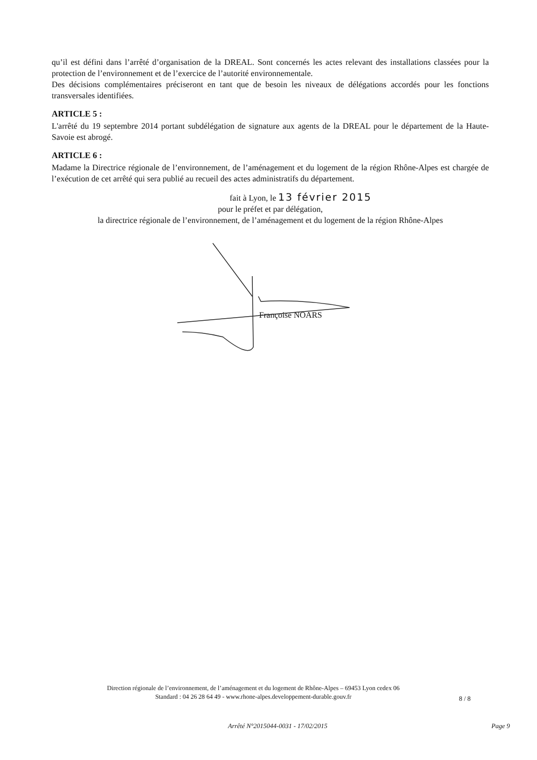qu’il est défini dans l’arrêté d’organisation de la DREAL. Sont concernés les actes relevant des installations classées pour la protection de l’environnement et de l’exercice de l’autorité environnementale.
Des décisions complémentaires préciseront en tant que de besoin les niveaux de délégations accordés pour les fonctions transversales identifiées.
ARTICLE 5 :
L'arrêté du 19 septembre 2014 portant subdélégation de signature aux agents de la DREAL pour le département de la Haute-Savoie est abrogé.
ARTICLE 6 :
Madame la Directrice régionale de l’environnement, de l’aménagement et du logement de la région Rhône-Alpes est chargée de l’exécution de cet arrêté qui sera publié au recueil des actes administratifs du département.
fait à Lyon, le 13 février 2015
pour le préfet et par délégation,
la directrice régionale de l’environnement, de l’aménagement et du logement de la région Rhône-Alpes
Françoise NOARS
Direction régionale de l’environnement, de l’aménagement et du logement de Rhône-Alpes – 69453 Lyon cedex 06
Standard : 04 26 28 64 49 - www.rhone-alpes.developpement-durable.gouv.fr
8 / 8
Arrêté N°2015044-0031 - 17/02/2015 Page 9